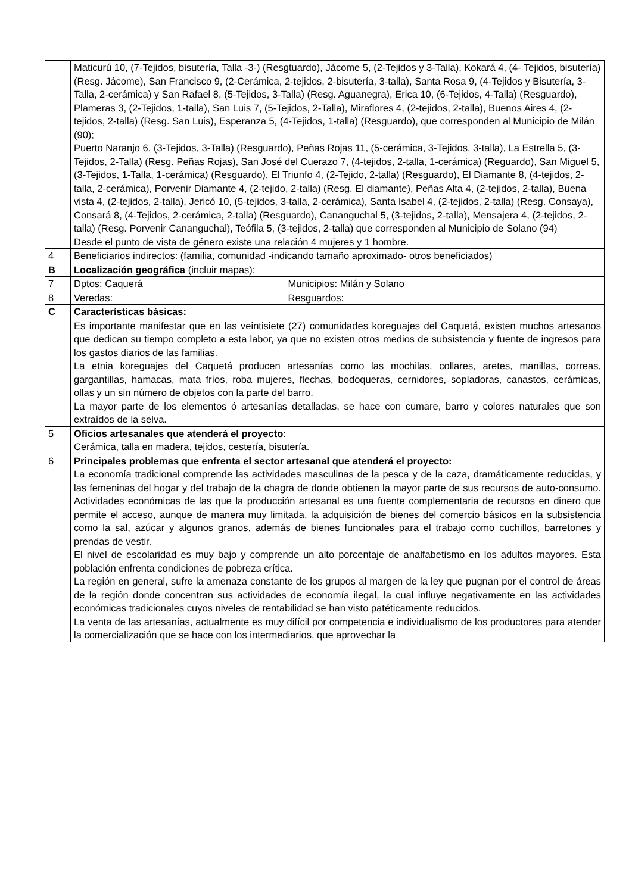| | Maticurú 10, (7-Tejidos, bisutería, Talla -3-) (Resgtuardo), Jácome 5, (2-Tejidos y 3-Talla), Kokará 4, (4- Tejidos, bisutería) (Resg. Jácome), San Francisco 9, (2-Cerámica, 2-tejidos, 2-bisutería, 3-talla), Santa Rosa 9, (4-Tejidos y Bisutería, 3-Talla, 2-cerámica) y San Rafael 8, (5-Tejidos, 3-Talla) (Resg. Aguanegra), Erica 10, (6-Tejidos, 4-Talla) (Resguardo), Plameras 3, (2-Tejidos, 1-talla), San Luis 7, (5-Tejidos, 2-Talla), Miraflores 4, (2-tejidos, 2-talla), Buenos Aires 4, (2-tejidos, 2-talla) (Resg. San Luis), Esperanza 5, (4-Tejidos, 1-talla) (Resguardo), que corresponden al Municipio de Milán (90); Puerto Naranjo 6, (3-Tejidos, 3-Talla) (Resguardo), Peñas Rojas 11, (5-cerámica, 3-Tejidos, 3-talla), La Estrella 5, (3-Tejidos, 2-Talla) (Resg. Peñas Rojas), San José del Cuerazo 7, (4-tejidos, 2-talla, 1-cerámica) (Reguardo), San Miguel 5, (3-Tejidos, 1-Talla, 1-cerámica) (Resguardo), El Triunfo 4, (2-Tejido, 2-talla) (Resguardo), El Diamante 8, (4-tejidos, 2-talla, 2-cerámica), Porvenir Diamante 4, (2-tejido, 2-talla) (Resg. El diamante), Peñas Alta 4, (2-tejidos, 2-talla), Buena vista 4, (2-tejidos, 2-talla), Jericó 10, (5-tejidos, 3-talla, 2-cerámica), Santa Isabel 4, (2-tejidos, 2-talla) (Resg. Consaya), Consará 8, (4-Tejidos, 2-cerámica, 2-talla) (Resguardo), Cananguchal 5, (3-tejidos, 2-talla), Mensajera 4, (2-tejidos, 2-talla) (Resg. Porvenir Cananguchal), Teófila 5, (3-tejidos, 2-talla) que corresponden al Municipio de Solano (94) Desde el punto de vista de género existe una relación 4 mujeres y 1 hombre. |
| 4 | Beneficiarios indirectos: (familia, comunidad -indicando tamaño aproximado- otros beneficiados) |
| B | Localización geográfica (incluir mapas): |
| 7 | Dptos: Caquerá Municipios: Milán y Solano |
| 8 | Veredas: Resguardos: |
| C | Características básicas: |
| | Es importante manifestar que en las veintisiete (27) comunidades koreguajes del Caquetá, existen muchos artesanos que dedican su tiempo completo a esta labor, ya que no existen otros medios de subsistencia y fuente de ingresos para los gastos diarios de las familias. La etnia koreguajes del Caquetá producen artesanías como las mochilas, collares, aretes, manillas, correas, gargantillas, hamacas, mata fríos, roba mujeres, flechas, bodoqueras, cernidores, sopladoras, canastos, cerámicas, ollas y un sin número de objetos con la parte del barro. La mayor parte de los elementos ó artesanías detalladas, se hace con cumare, barro y colores naturales que son extraídos de la selva. |
| 5 | Oficios artesanales que atenderá el proyecto : Cerámica, talla en madera, tejidos, cestería, bisutería. |
| 6 | Principales problemas que enfrenta el sector artesanal que atenderá el proyecto: La economía tradicional comprende las actividades masculinas de la pesca y de la caza, dramáticamente reducidas, y las femeninas del hogar y del trabajo de la chagra de donde obtienen la mayor parte de sus recursos de auto-consumo. Actividades económicas de las que la producción artesanal es una fuente complementaria de recursos en dinero que permite el acceso, aunque de manera muy limitada, la adquisición de bienes del comercio básicos en la subsistencia como la sal, azúcar y algunos granos, además de bienes funcionales para el trabajo como cuchillos, barretones y prendas de vestir. El nivel de escolaridad es muy bajo y comprende un alto porcentaje de analfabetismo en los adultos mayores. Esta población enfrenta condiciones de pobreza crítica. La región en general, sufre la amenaza constante de los grupos al margen de la ley que pugnan por el control de áreas de la región donde concentran sus actividades de economía ilegal, la cual influye negativamente en las actividades económicas tradicionales cuyos niveles de rentabilidad se han visto patéticamente reducidos. La venta de las artesanías, actualmente es muy difícil por competencia e individualismo de los productores para atender la comercialización que se hace con los intermediarios, que aprovechar la |